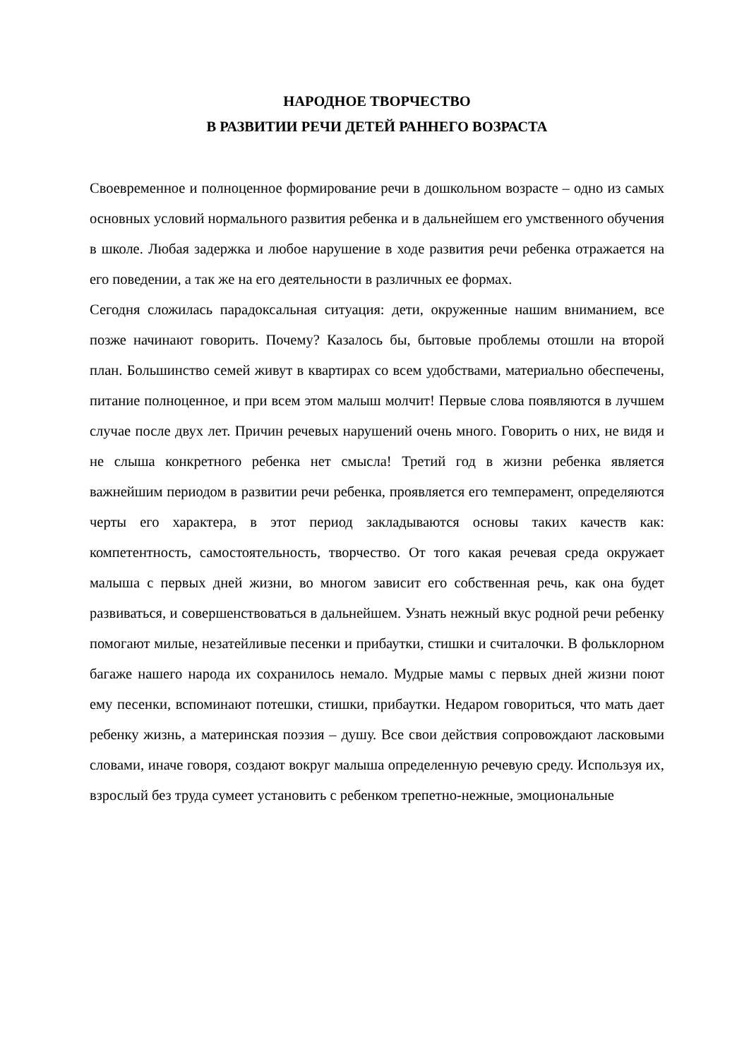НАРОДНОЕ ТВОРЧЕСТВО
В РАЗВИТИИ РЕЧИ ДЕТЕЙ РАННЕГО ВОЗРАСТА
Своевременное и полноценное формирование речи в дошкольном возрасте – одно из самых основных условий нормального развития ребенка и в дальнейшем его умственного обучения в школе. Любая задержка и любое нарушение в ходе развития речи ребенка отражается на его поведении, а так же на его деятельности в различных ее формах.
Сегодня сложилась парадоксальная ситуация: дети, окруженные нашим вниманием, все позже начинают говорить. Почему? Казалось бы, бытовые проблемы отошли на второй план. Большинство семей живут в квартирах со всем удобствами, материально обеспечены, питание полноценное, и при всем этом малыш молчит! Первые слова появляются в лучшем случае после двух лет. Причин речевых нарушений очень много. Говорить о них, не видя и не слыша конкретного ребенка нет смысла! Третий год в жизни ребенка является важнейшим периодом в развитии речи ребенка, проявляется его темперамент, определяются черты его характера, в этот период закладываются основы таких качеств как: компетентность, самостоятельность, творчество. От того какая речевая среда окружает малыша с первых дней жизни, во многом зависит его собственная речь, как она будет развиваться, и совершенствоваться в дальнейшем. Узнать нежный вкус родной речи ребенку помогают милые, незатейливые песенки и прибаутки, стишки и считалочки. В фольклорном багаже нашего народа их сохранилось немало. Мудрые мамы с первых дней жизни поют ему песенки, вспоминают потешки, стишки, прибаутки. Недаром говориться, что мать дает ребенку жизнь, а материнская поэзия – душу. Все свои действия сопровождают ласковыми словами, иначе говоря, создают вокруг малыша определенную речевую среду. Используя их, взрослый без труда сумеет установить с ребенком трепетно-нежные, эмоциональные